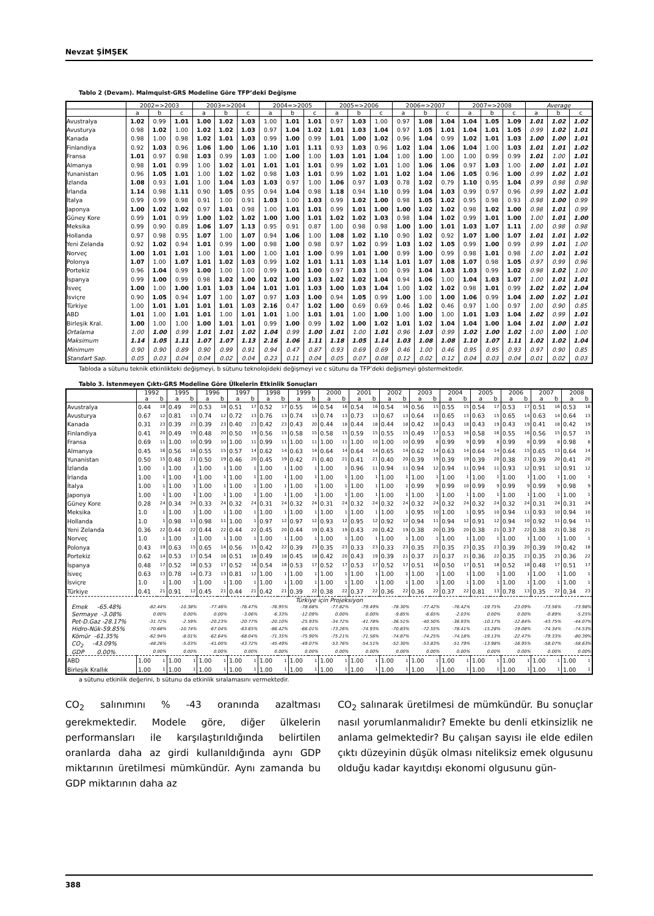Nevzat ŞİMŞEK
Tablo 2 (Devam). Malmquist-GRS Modeline Göre TFP’deki Değişme
| | 2002=>2003 | | | 2003=>2004 | | | 2004=>2005 | | | 2005=>2006 | | | 2006=>2007 | | | 2007=>2008 | | | Average | | |
| --- | --- | --- | --- | --- | --- | --- | --- | --- | --- | --- | --- | --- | --- | --- | --- | --- | --- | --- | --- | --- | --- |
| | a | b | c | a | b | c | a | b | c | a | b | c | a | b | c | a | b | c | a | b | c |
| Avustralya | 1.02 | 0.99 | 1.01 | 1.00 | 1.02 | 1.03 | 1.00 | 1.01 | 1.01 | 0.97 | 1.03 | 1.00 | 0.97 | 1.08 | 1.04 | 1.04 | 1.05 | 1.09 | 1.01 | 1.02 | 1.02 |
| Avusturya | 0.98 | 1.02 | 1.00 | 1.02 | 1.02 | 1.03 | 0.97 | 1.04 | 1.02 | 1.01 | 1.03 | 1.04 | 0.97 | 1.05 | 1.01 | 1.04 | 1.01 | 1.05 | 0.99 | 1.02 | 1.01 |
| Kanada | 0.98 | 1.00 | 0.98 | 1.02 | 1.01 | 1.03 | 0.99 | 1.00 | 0.99 | 1.01 | 1.00 | 1.02 | 0.96 | 1.04 | 0.99 | 1.02 | 1.01 | 1.03 | 1.00 | 1.00 | 1.01 |
| Finlandiya | 0.92 | 1.03 | 0.96 | 1.06 | 1.00 | 1.06 | 1.10 | 1.01 | 1.11 | 0.93 | 1.03 | 0.96 | 1.02 | 1.04 | 1.06 | 1.04 | 1.00 | 1.03 | 1.01 | 1.01 | 1.02 |
| Fransa | 1.01 | 0.97 | 0.98 | 1.03 | 0.99 | 1.03 | 1.00 | 1.00 | 1.00 | 1.03 | 1.01 | 1.04 | 1.00 | 1.00 | 1.00 | 1.00 | 0.99 | 0.99 | 1.01 | 1.00 | 1.01 |
| Almanya | 0.98 | 1.01 | 0.99 | 1.00 | 1.02 | 1.01 | 1.01 | 1.01 | 1.01 | 0.99 | 1.02 | 1.01 | 1.00 | 1.06 | 1.06 | 0.97 | 1.03 | 1.00 | 1.00 | 1.01 | 1.01 |
| Yunanistan | 0.96 | 1.05 | 1.01 | 1.00 | 1.02 | 1.02 | 0.98 | 1.03 | 1.01 | 0.99 | 1.02 | 1.01 | 1.02 | 1.04 | 1.06 | 1.05 | 0.96 | 1.00 | 0.99 | 1.02 | 1.01 |
| İzlanda | 1.08 | 0.93 | 1.01 | 1.00 | 1.04 | 1.03 | 1.03 | 0.97 | 1.00 | 1.06 | 0.97 | 1.03 | 0.78 | 1.02 | 0.79 | 1.10 | 0.95 | 1.04 | 0.99 | 0.98 | 0.98 |
| İrlanda | 1.14 | 0.98 | 1.11 | 0.90 | 1.05 | 0.95 | 0.94 | 1.04 | 0.98 | 1.18 | 0.94 | 1.10 | 0.99 | 1.04 | 1.03 | 0.99 | 0.97 | 0.96 | 0.99 | 1.02 | 1.01 |
| İtalya | 0.99 | 0.99 | 0.98 | 0.91 | 1.00 | 0.91 | 1.03 | 1.00 | 1.03 | 0.99 | 1.02 | 1.00 | 0.98 | 1.05 | 1.02 | 0.95 | 0.98 | 0.93 | 0.98 | 1.00 | 0.99 |
| Japonya | 1.00 | 1.02 | 1.02 | 0.97 | 1.01 | 0.98 | 1.00 | 1.01 | 1.01 | 0.99 | 1.01 | 1.00 | 1.00 | 1.02 | 1.02 | 0.98 | 1.02 | 1.00 | 0.98 | 1.01 | 0.99 |
| Güney Kore | 0.99 | 1.01 | 0.99 | 1.00 | 1.02 | 1.02 | 1.00 | 1.00 | 1.01 | 1.02 | 1.02 | 1.03 | 0.98 | 1.04 | 1.02 | 0.99 | 1.01 | 1.00 | 1.00 | 1.01 | 1.00 |
| Meksika | 0.99 | 0.90 | 0.89 | 1.06 | 1.07 | 1.13 | 0.95 | 0.91 | 0.87 | 1.00 | 0.98 | 0.98 | 1.00 | 1.00 | 1.01 | 1.03 | 1.07 | 1.11 | 1.00 | 0.98 | 0.98 |
| Hollanda | 0.97 | 0.98 | 0.95 | 1.07 | 1.00 | 1.07 | 0.94 | 1.06 | 1.00 | 1.08 | 1.02 | 1.10 | 0.90 | 1.02 | 0.92 | 1.07 | 1.00 | 1.07 | 1.01 | 1.01 | 1.02 |
| Yeni Zelanda | 0.92 | 1.02 | 0.94 | 1.01 | 0.99 | 1.00 | 0.98 | 1.00 | 0.98 | 0.97 | 1.02 | 0.99 | 1.03 | 1.02 | 1.05 | 0.99 | 1.00 | 0.99 | 0.99 | 1.01 | 1.00 |
| Norveç | 1.00 | 1.01 | 1.01 | 1.00 | 1.01 | 1.00 | 1.00 | 1.01 | 1.00 | 0.99 | 1.01 | 1.00 | 0.99 | 1.00 | 0.99 | 0.98 | 1.01 | 0.98 | 1.00 | 1.01 | 1.01 |
| Polonya | 1.07 | 1.00 | 1.07 | 1.01 | 1.02 | 1.03 | 0.99 | 1.02 | 1.01 | 1.11 | 1.03 | 1.14 | 1.01 | 1.07 | 1.08 | 1.07 | 0.98 | 1.05 | 0.97 | 0.99 | 0.96 |
| Portekiz | 0.96 | 1.04 | 0.99 | 1.00 | 1.00 | 1.00 | 0.99 | 1.01 | 1.00 | 0.97 | 1.03 | 1.00 | 0.99 | 1.04 | 1.03 | 1.03 | 0.99 | 1.02 | 0.98 | 1.02 | 1.00 |
| İspanya | 0.99 | 1.00 | 0.99 | 0.98 | 1.02 | 1.00 | 1.02 | 1.00 | 1.03 | 1.02 | 1.02 | 1.04 | 0.94 | 1.06 | 1.00 | 1.04 | 1.03 | 1.07 | 1.00 | 1.01 | 1.01 |
| İsveç | 1.00 | 1.00 | 1.00 | 1.01 | 1.03 | 1.04 | 1.01 | 1.01 | 1.03 | 1.00 | 1.03 | 1.04 | 1.00 | 1.02 | 1.02 | 0.98 | 1.01 | 0.99 | 1.02 | 1.02 | 1.04 |
| İsviçre | 0.90 | 1.05 | 0.94 | 1.07 | 1.00 | 1.07 | 0.97 | 1.03 | 1.00 | 0.94 | 1.05 | 0.99 | 1.00 | 1.00 | 1.00 | 1.06 | 0.99 | 1.04 | 1.00 | 1.02 | 1.01 |
| Türkiye | 1.00 | 1.01 | 1.01 | 1.01 | 1.01 | 1.03 | 2.16 | 0.47 | 1.02 | 1.00 | 0.69 | 0.69 | 0.46 | 1.02 | 0.46 | 0.97 | 1.00 | 0.97 | 1.00 | 0.90 | 0.85 |
| ABD | 1.01 | 1.00 | 1.01 | 1.01 | 1.00 | 1.01 | 1.01 | 1.00 | 1.01 | 1.01 | 1.00 | 1.00 | 1.00 | 1.00 | 1.00 | 1.01 | 1.03 | 1.04 | 1.02 | 0.99 | 1.01 |
| Birleşik Kral. | 1.00 | 1.00 | 1.00 | 1.00 | 1.01 | 1.01 | 0.99 | 1.00 | 0.99 | 1.02 | 1.00 | 1.02 | 1.01 | 1.02 | 1.04 | 1.04 | 1.00 | 1.04 | 1.01 | 1.00 | 1.01 |
| Ortalama | 1.00 | 1.00 | 0.99 | 1.01 | 1.01 | 1.02 | 1.04 | 0.99 | 1.00 | 1.01 | 1.00 | 1.01 | 0.96 | 1.03 | 0.99 | 1.02 | 1.00 | 1.02 | 1.00 | 1.00 | 1.00 |
| Maksimum | 1.14 | 1.05 | 1.11 | 1.07 | 1.07 | 1.13 | 2.16 | 1.06 | 1.11 | 1.18 | 1.05 | 1.14 | 1.03 | 1.08 | 1.08 | 1.10 | 1.07 | 1.11 | 1.02 | 1.02 | 1.04 |
| Minimum | 0.90 | 0.90 | 0.89 | 0.90 | 0.99 | 0.91 | 0.94 | 0.47 | 0.87 | 0.93 | 0.69 | 0.69 | 0.46 | 1.00 | 0.46 | 0.95 | 0.95 | 0.93 | 0.97 | 0.90 | 0.85 |
| Standart Sap. | 0.05 | 0.03 | 0.04 | 0.04 | 0.02 | 0.04 | 0.23 | 0.11 | 0.04 | 0.05 | 0.07 | 0.08 | 0.12 | 0.02 | 0.12 | 0.04 | 0.03 | 0.04 | 0.01 | 0.02 | 0.03 |
Tabloda a sütunu teknik etkinlikteki değişmeyi, b sütunu teknolojideki değişmeyi ve c sütunu da TFP’deki değişmeyi göstermektedir.
Tablo 3. İstenmeyen Çıktı-GRS Modeline Göre Ülkelerin Etkinlik Sonuçları
| | 1992 | | 1995 | | 1996 | | 1997 | | 1998 | | 1999 | | 2000 | | 2001 | | 2002 | | 2003 | | 2004 | | 2005 | | 2006 | | 2007 | | 2008 | |
| --- | --- | --- | --- | --- | --- | --- | --- | --- | --- | --- | --- | --- | --- | --- | --- | --- | --- | --- | --- | --- | --- | --- | --- | --- | --- | --- | --- | --- | --- | --- |
| | a | b | a | b | a | b | a | b | a | b | a | b | a | b | a | b | a | b | a | b | a | b | a | b | a | b | a | b | a | b |
| Avustralya | 0.44 | 18 | 0.49 | 20 | 0.53 | 18 | 0.51 | 17 | 0.52 | 17 | 0.55 | 16 | 0.54 | 16 | 0.54 | 16 | 0.54 | 16 | 0.56 | 15 | 0.55 | 15 | 0.54 | 17 | 0.53 | 17 | 0.51 | 16 | 0.53 | 16 |
| Avusturya | 0.67 | 12 | 0.81 | 13 | 0.74 | 12 | 0.72 | 13 | 0.76 | 13 | 0.74 | 13 | 0.74 | 13 | 0.73 | 13 | 0.67 | 13 | 0.64 | 13 | 0.65 | 13 | 0.63 | 15 | 0.65 | 14 | 0.63 | 14 | 0.64 | 13 |
| Kanada | 0.31 | 23 | 0.39 | 23 | 0.39 | 23 | 0.40 | 23 | 0.42 | 23 | 0.43 | 20 | 0.44 | 18 | 0.44 | 18 | 0.44 | 18 | 0.42 | 18 | 0.43 | 18 | 0.43 | 19 | 0.43 | 19 | 0.41 | 18 | 0.42 | 19 |
| Finlandiya | 0.41 | 20 | 0.49 | 19 | 0.48 | 20 | 0.50 | 19 | 0.56 | 15 | 0.58 | 15 | 0.58 | 15 | 0.59 | 15 | 0.55 | 15 | 0.49 | 17 | 0.53 | 16 | 0.58 | 16 | 0.55 | 16 | 0.56 | 15 | 0.57 | 15 |
| Fransa | 0.69 | 11 | 1.00 | 10 | 0.99 | 10 | 1.00 | 11 | 0.99 | 11 | 1.00 | 11 | 1.00 | 11 | 1.00 | 10 | 1.00 | 10 | 0.99 | 8 | 0.99 | 9 | 0.99 | 8 | 0.99 | 8 | 0.99 | 8 | 0.98 | 8 |
| Almanya | 0.45 | 16 | 0.56 | 16 | 0.55 | 15 | 0.57 | 14 | 0.62 | 14 | 0.63 | 14 | 0.64 | 14 | 0.64 | 14 | 0.65 | 14 | 0.62 | 14 | 0.63 | 14 | 0.64 | 14 | 0.64 | 15 | 0.65 | 13 | 0.64 | 14 |
| Yunanistan | 0.50 | 15 | 0.48 | 21 | 0.50 | 19 | 0.46 | 20 | 0.45 | 19 | 0.42 | 21 | 0.40 | 21 | 0.41 | 21 | 0.40 | 20 | 0.39 | 19 | 0.39 | 19 | 0.39 | 20 | 0.38 | 21 | 0.39 | 20 | 0.41 | 20 |
| İzlanda | 1.00 | 1 | 1.00 | 1 | 1.00 | 1 | 1.00 | 1 | 1.00 | 1 | 1.00 | 1 | 1.00 | 1 | 0.96 | 11 | 0.94 | 11 | 0.94 | 12 | 0.94 | 11 | 0.94 | 11 | 0.93 | 12 | 0.91 | 12 | 0.91 | 12 |
| İrlanda | 1.00 | 1 | 1.00 | 1 | 1.00 | 1 | 1.00 | 1 | 1.00 | 1 | 1.00 | 1 | 1.00 | 1 | 1.00 | 1 | 1.00 | 1 | 1.00 | 1 | 1.00 | 1 | 1.00 | 1 | 1.00 | 1 | 1.00 | 1 | 1.00 | 1 |
| İtalya | 1.00 | 1 | 1.00 | 1 | 1.00 | 1 | 1.00 | 1 | 1.00 | 1 | 1.00 | 1 | 1.00 | 1 | 1.00 | 1 | 1.00 | 1 | 0.99 | 9 | 0.99 | 10 | 0.99 | 9 | 0.99 | 9 | 0.99 | 9 | 0.98 | 9 |
| Japonya | 1.00 | 1 | 1.00 | 1 | 1.00 | 1 | 1.00 | 1 | 1.00 | 1 | 1.00 | 1 | 1.00 | 1 | 1.00 | 1 | 1.00 | 1 | 1.00 | 1 | 1.00 | 1 | 1.00 | 1 | 1.00 | 1 | 1.00 | 1 | 1.00 | 1 |
| Güney Kore | 0.28 | 24 | 0.34 | 24 | 0.33 | 24 | 0.32 | 24 | 0.31 | 24 | 0.32 | 24 | 0.31 | 24 | 0.32 | 24 | 0.32 | 24 | 0.32 | 24 | 0.32 | 24 | 0.32 | 24 | 0.32 | 24 | 0.31 | 24 | 0.31 | 24 |
| Meksika | 1.0 | 1 | 1.00 | 1 | 1.00 | 1 | 1.00 | 1 | 1.00 | 1 | 1.00 | 1 | 1.00 | 1 | 1.00 | 1 | 1.00 | 1 | 0.95 | 10 | 1.00 | 1 | 0.95 | 10 | 0.94 | 11 | 0.93 | 10 | 0.94 | 10 |
| Hollanda | 1.0 | 1 | 0.98 | 11 | 0.98 | 11 | 1.00 | 1 | 0.97 | 12 | 0.97 | 12 | 0.93 | 12 | 0.95 | 12 | 0.92 | 12 | 0.94 | 11 | 0.94 | 12 | 0.91 | 12 | 0.94 | 10 | 0.92 | 11 | 0.94 | 11 |
| Yeni Zelanda | 0.36 | 22 | 0.44 | 22 | 0.44 | 22 | 0.44 | 22 | 0.45 | 20 | 0.44 | 19 | 0.43 | 19 | 0.43 | 20 | 0.42 | 19 | 0.38 | 20 | 0.39 | 20 | 0.38 | 21 | 0.37 | 22 | 0.38 | 21 | 0.38 | 21 |
| Norveç | 1.0 | 1 | 1.00 | 1 | 1.00 | 1 | 1.00 | 1 | 1.00 | 1 | 1.00 | 1 | 1.00 | 1 | 1.00 | 1 | 1.00 | 1 | 1.00 | 1 | 1.00 | 1 | 1.00 | 1 | 1.00 | 1 | 1.00 | 1 | 1.00 | 1 |
| Polonya | 0.43 | 19 | 0.63 | 15 | 0.65 | 14 | 0.56 | 15 | 0.42 | 22 | 0.39 | 23 | 0.35 | 23 | 0.33 | 23 | 0.33 | 23 | 0.35 | 23 | 0.35 | 23 | 0.35 | 23 | 0.39 | 20 | 0.39 | 19 | 0.42 | 18 |
| Portekiz | 0.62 | 14 | 0.53 | 17 | 0.54 | 16 | 0.51 | 18 | 0.49 | 18 | 0.45 | 18 | 0.42 | 20 | 0.43 | 19 | 0.39 | 21 | 0.37 | 21 | 0.37 | 21 | 0.36 | 22 | 0.35 | 23 | 0.35 | 23 | 0.36 | 22 |
| İspanya | 0.48 | 17 | 0.52 | 18 | 0.53 | 17 | 0.52 | 16 | 0.54 | 16 | 0.53 | 17 | 0.52 | 17 | 0.53 | 17 | 0.52 | 17 | 0.51 | 16 | 0.50 | 17 | 0.51 | 18 | 0.52 | 18 | 0.48 | 17 | 0.51 | 17 |
| İsveç | 0.63 | 13 | 0.78 | 14 | 0.73 | 13 | 0.81 | 12 | 1.00 | 1 | 1.00 | 1 | 1.00 | 1 | 1.00 | 1 | 1.00 | 1 | 1.00 | 1 | 1.00 | 1 | 1.00 | 1 | 1.00 | 1 | 1.00 | 1 | 1.00 | 1 |
| İsviçre | 1.0 | 1 | 1.00 | 1 | 1.00 | 1 | 1.00 | 1 | 1.00 | 1 | 1.00 | 1 | 1.00 | 1 | 1.00 | 1 | 1.00 | 1 | 1.00 | 1 | 1.00 | 1 | 1.00 | 1 | 1.00 | 1 | 1.00 | 1 | 1.00 | 1 |
| Türkiye | 0.41 | 21 | 0.91 | 12 | 0.45 | 21 | 0.44 | 21 | 0.42 | 21 | 0.39 | 22 | 0.38 | 22 | 0.37 | 22 | 0.36 | 22 | 0.36 | 22 | 0.37 | 22 | 0.81 | 13 | 0.78 | 13 | 0.35 | 22 | 0.34 | 23 |
| Türkiye için Projeksiyon | | | | | | | | | | | | | | | | | | | | | | | | | | | | | | |
| Emek -65.48% | -82.44% | | -10.38% | | -77.46% | | -76.47% | | -76.95% | | -78.68% | | -77.82% | | -79.49% | | -78.30% | | -77.42% | | -76.42% | | -19.75% | | -23.09% | | -73.56% | | -73.98% | |
| Sermaye -3.08% | 0.00% | | 0.00% | | 0.00% | | -3.06% | | -6.33% | | -12.09% | | 0.00% | | 0.00% | | -9.85% | | -6.65% | | -2.03% | | 0.00% | | 0.00% | | -0.89% | | -5.25% | |
| Pet-D.Gaz -28.17% | -31.72% | | -2.59% | | -20.23% | | -20.77% | | -20.10% | | -25.93% | | -34.72% | | -41.78% | | -36.51% | | -40.50% | | -36.93% | | -10.17% | | -12.84% | | -43.75% | | -44.07% | |
| Hidro-Nük-59.85% | -70.68% | | -10.74% | | -67.04% | | -63.65% | | -66.42% | | -66.01% | | -73.26% | | -74.93% | | -70.83% | | -72.55% | | -78.41% | | -15.28% | | -19.08% | | -74.34% | | -74.53% | |
| Kömür -61.35% | -62.94% | | -8.01% | | -62.64% | | -68.04% | | -71.35% | | -75.90% | | -75.21% | | -71.56% | | -74.87% | | -74.25% | | -74.18% | | -19.13% | | -22.47% | | -79.33% | | -80.39% | |
| CO<sub>2</sub> -43.09% | -48.26% | | -5.03% | | -41.00% | | -43.72% | | -45.49% | | -49.07% | | -53.76% | | -54.51% | | -52.30% | | -53.83% | | -51.79% | | -13.98% | | -16.95% | | -58.07% | | -58.63% | |
| GDP 0.00% | 0.00% | | 0.00% | | 0.00% | | 0.00% | | 0.00% | | 0.00% | | 0.00% | | 0.00% | | 0.00% | | 0.00% | | 0.00% | | 0.00% | | 0.00% | | 0.00% | | 0.00% | |
| ABD | 1.00 | 1 | 1.00 | 1 | 1.00 | 1 | 1.00 | 1 | 1.00 | 1 | 1.00 | 1 | 1.00 | 1 | 1.00 | 1 | 1.00 | 1 | 1.00 | 1 | 1.00 | 1 | 1.00 | 1 | 1.00 | 1 | 1.00 | 1 | 1.00 | 1 |
| Birleşik Krallık | 1.00 | 1 | 1.00 | 1 | 1.00 | 1 | 1.00 | 1 | 1.00 | 1 | 1.00 | 1 | 1.00 | 1 | 1.00 | 1 | 1.00 | 1 | 1.00 | 1 | 1.00 | 1 | 1.00 | 1 | 1.00 | 1 | 1.00 | 1 | 1.00 | 1 |
a sütunu etkinlik değerini, b sütunu da etkinlik sıralamasını vermektedir.
CO<sub>2</sub> salınımını % -43 oranında azaltması gerekmektedir. Modele göre, diğer ülkelerin performansları ile karşılaştırıldığında belirtilen oranlarda daha az girdi kullanıldığında aynı GDP miktarının üretilmesi mümkündür. Aynı zamanda bu GDP miktarının daha az
CO<sub>2</sub> salınarak üretilmesi de mümkündür. Bu sonuçlar nasıl yorumlanmalıdır? Emekte bu denli etkinsizlik ne anlama gelmektedir? Bu çalışan sayısı ile elde edilen çıktı düzeyinin düşük olması niteliksiz emek olgusunu olduğu kadar kayıtdışı ekonomi olgusunu gün-
388